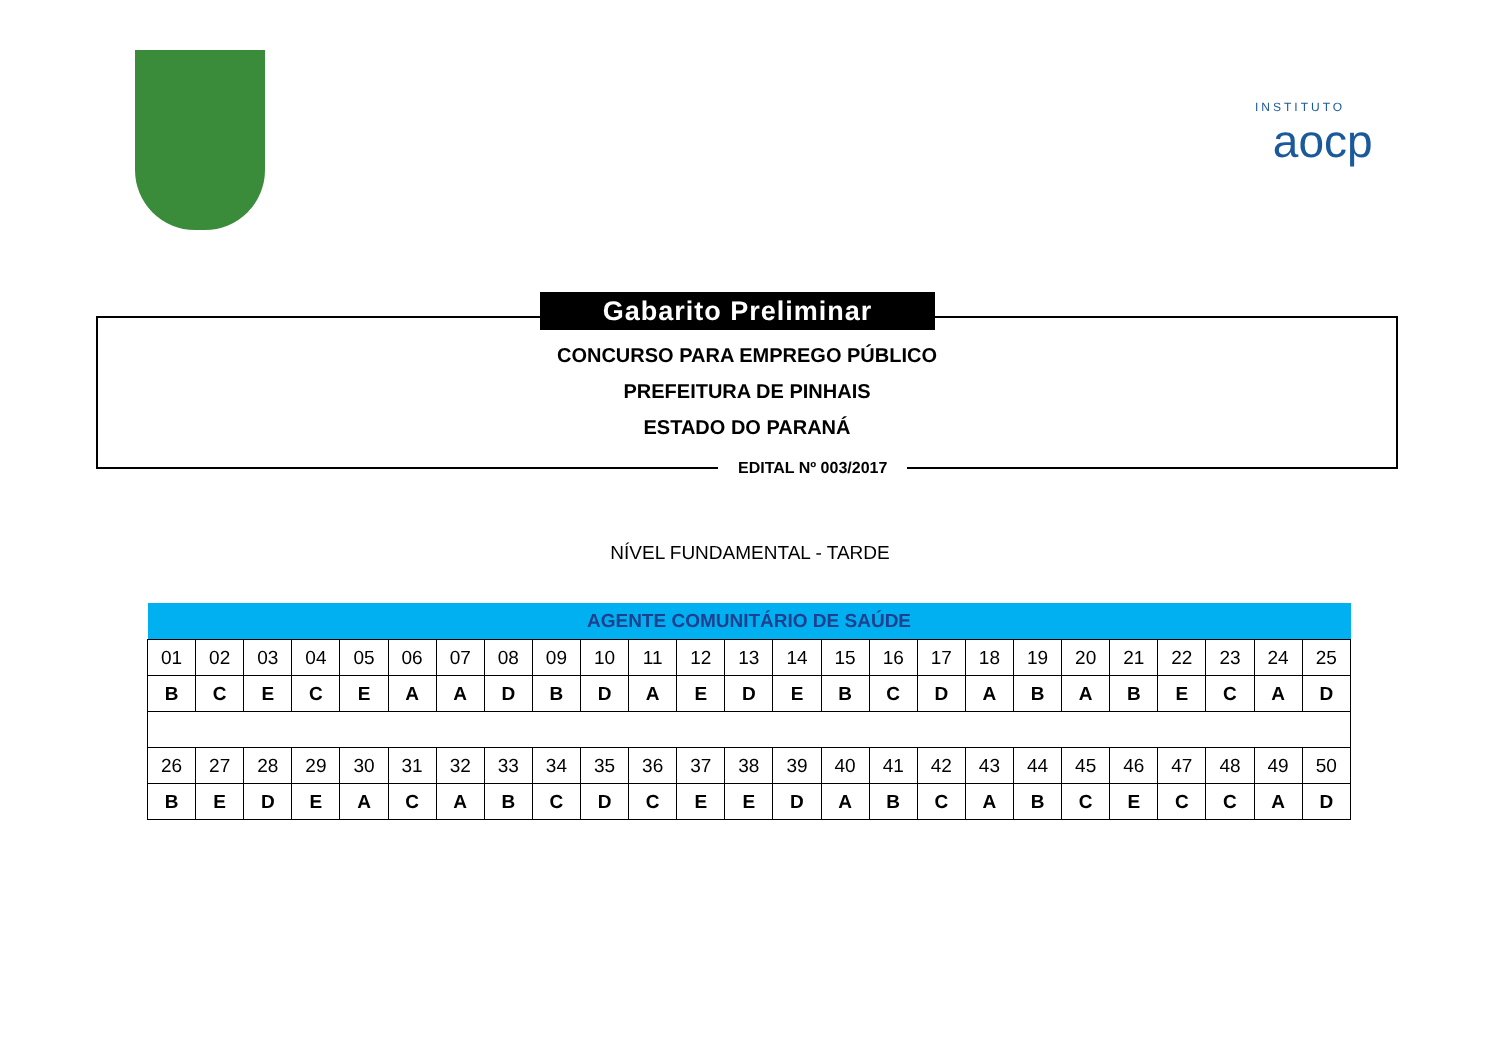INSTITUTO
aocp
CONCURSO PARA EMPREGO PÚBLICO
PREFEITURA DE PINHAIS
ESTADO DO PARANÁ
EDITAL Nº 003/2017
Gabarito Preliminar
NÍVEL FUNDAMENTAL - TARDE
| AGENTE COMUNITÁRIO DE SAÚDE | | | | | | | | | | | | | | | | | | | | | | | | |
| --- | --- | --- | --- | --- | --- | --- | --- | --- | --- | --- | --- | --- | --- | --- | --- | --- | --- | --- | --- | --- | --- | --- | --- | --- |
| 01 | 02 | 03 | 04 | 05 | 06 | 07 | 08 | 09 | 10 | 11 | 12 | 13 | 14 | 15 | 16 | 17 | 18 | 19 | 20 | 21 | 22 | 23 | 24 | 25 |
| B | C | E | C | E | A | A | D | B | D | A | E | D | E | B | C | D | A | B | A | B | E | C | A | D |
| 26 | 27 | 28 | 29 | 30 | 31 | 32 | 33 | 34 | 35 | 36 | 37 | 38 | 39 | 40 | 41 | 42 | 43 | 44 | 45 | 46 | 47 | 48 | 49 | 50 |
| B | E | D | E | A | C | A | B | C | D | C | E | E | D | A | B | C | A | B | C | E | C | C | A | D |